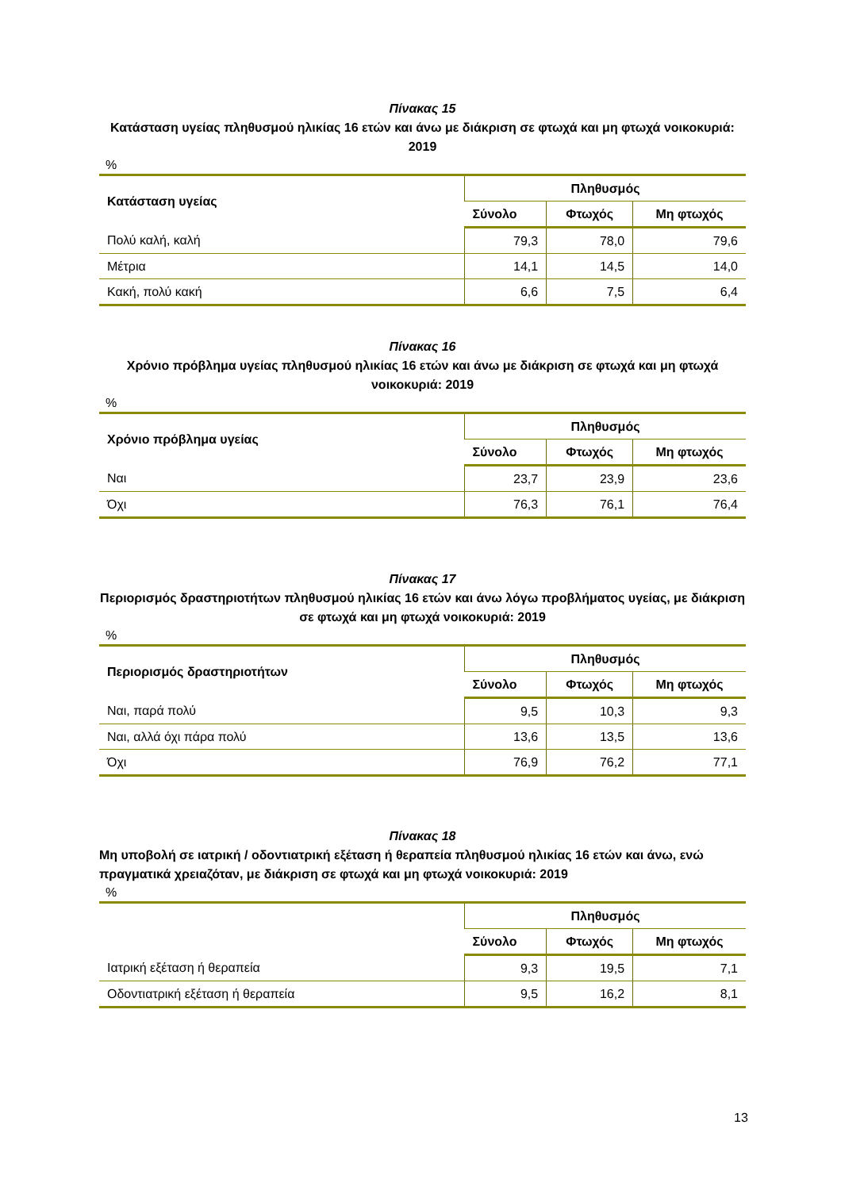Πίνακας 15
Κατάσταση υγείας πληθυσμού ηλικίας 16 ετών και άνω με διάκριση σε φτωχά και μη φτωχά νοικοκυριά: 2019
%
| Κατάσταση υγείας | Πληθυσμός | | |
| --- | --- | --- | --- |
| | Σύνολο | Φτωχός | Μη φτωχός |
| Πολύ καλή, καλή | 79,3 | 78,0 | 79,6 |
| Μέτρια | 14,1 | 14,5 | 14,0 |
| Κακή, πολύ κακή | 6,6 | 7,5 | 6,4 |
Πίνακας 16
Χρόνιο πρόβλημα υγείας πληθυσμού ηλικίας 16 ετών και άνω με διάκριση σε φτωχά και μη φτωχά νοικοκυριά: 2019
%
| Χρόνιο πρόβλημα υγείας | Πληθυσμός | | |
| --- | --- | --- | --- |
| | Σύνολο | Φτωχός | Μη φτωχός |
| Ναι | 23,7 | 23,9 | 23,6 |
| Όχι | 76,3 | 76,1 | 76,4 |
Πίνακας 17
Περιορισμός δραστηριοτήτων πληθυσμού ηλικίας 16 ετών και άνω λόγω προβλήματος υγείας, με διάκριση σε φτωχά και μη φτωχά νοικοκυριά: 2019
%
| Περιορισμός δραστηριοτήτων | Πληθυσμός | | |
| --- | --- | --- | --- |
| | Σύνολο | Φτωχός | Μη φτωχός |
| Ναι, παρά πολύ | 9,5 | 10,3 | 9,3 |
| Ναι, αλλά όχι πάρα πολύ | 13,6 | 13,5 | 13,6 |
| Όχι | 76,9 | 76,2 | 77,1 |
Πίνακας 18
Μη υποβολή σε ιατρική / οδοντιατρική εξέταση ή θεραπεία πληθυσμού ηλικίας 16 ετών και άνω, ενώ πραγματικά χρειαζόταν, με διάκριση σε φτωχά και μη φτωχά νοικοκυριά: 2019
%
| | Πληθυσμός | | |
| --- | --- | --- | --- |
| | Σύνολο | Φτωχός | Μη φτωχός |
| Ιατρική εξέταση ή θεραπεία | 9,3 | 19,5 | 7,1 |
| Οδοντιατρική εξέταση ή θεραπεία | 9,5 | 16,2 | 8,1 |
13